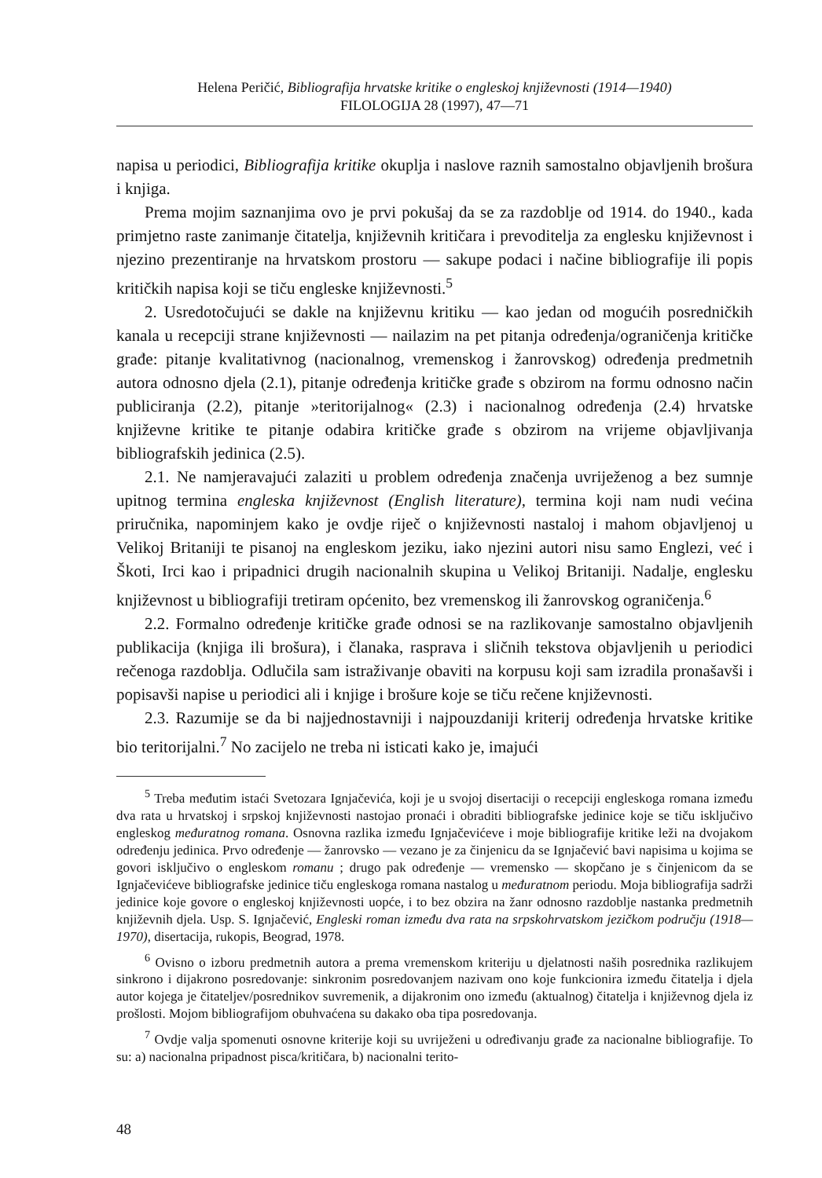Helena Peričić, Bibliografija hrvatske kritike o engleskoj književnosti (1914—1940)
FILOLOGIJA 28 (1997), 47—71
napisa u periodici, Bibliografija kritike okuplja i naslove raznih samostalno objavljenih brošura i knjiga.
Prema mojim saznanjima ovo je prvi pokušaj da se za razdoblje od 1914. do 1940., kada primjetno raste zanimanje čitatelja, književnih kritičara i prevoditelja za englesku književnost i njezino prezentiranje na hrvatskom prostoru — sakupe podaci i načine bibliografije ili popis kritičkih napisa koji se tiču engleske književnosti.<sup>5</sup>
2. Usredotočujući se dakle na književnu kritiku — kao jedan od mogućih posredničkih kanala u recepciji strane književnosti — nailazim na pet pitanja određenja/ograničenja kritičke građe: pitanje kvalitativnog (nacionalnog, vremenskog i žanrovskog) određenja predmetnih autora odnosno djela (2.1), pitanje određenja kritičke građe s obzirom na formu odnosno način publiciranja (2.2), pitanje »teritorijalnog« (2.3) i nacionalnog određenja (2.4) hrvatske književne kritike te pitanje odabira kritičke građe s obzirom na vrijeme objavljivanja bibliografskih jedinica (2.5).
2.1. Ne namjeravajući zalaziti u problem određenja značenja uvriježenog a bez sumnje upitnog termina engleska književnost (English literature), termina koji nam nudi većina priručnika, napominjem kako je ovdje riječ o književnosti nastaloj i mahom objavljenoj u Velikoj Britaniji te pisanoj na engleskom jeziku, iako njezini autori nisu samo Englezi, već i Škoti, Irci kao i pripadnici drugih nacionalnih skupina u Velikoj Britaniji. Nadalje, englesku književnost u bibliografiji tretiram općenito, bez vremenskog ili žanrovskog ograničenja.<sup>6</sup>
2.2. Formalno određenje kritičke građe odnosi se na razlikovanje samostalno objavljenih publikacija (knjiga ili brošura), i članaka, rasprava i sličnih tekstova objavljenih u periodici rečenoga razdoblja. Odlučila sam istraživanje obaviti na korpusu koji sam izradila pronašavši i popisavši napise u periodici ali i knjige i brošure koje se tiču rečene književnosti.
2.3. Razumije se da bi najjednostavniji i najpouzdaniji kriterij određenja hrvatske kritike bio teritorijalni.<sup>7</sup> No zacijelo ne treba ni isticati kako je, imajući
<sup>5</sup> Treba međutim istaći Svetozara Ignjačevića, koji je u svojoj disertaciji o recepciji engleskoga romana između dva rata u hrvatskoj i srpskoj književnosti nastojao pronaći i obraditi bibliografske jedinice koje se tiču isključivo engleskog međuratnog romana. Osnovna razlika između Ignjačevićeve i moje bibliografije kritike leži na dvojakom određenju jedinica. Prvo određenje — žanrovsko — vezano je za činjenicu da se Ignjačević bavi napisima u kojima se govori isključivo o engleskom romanu ; drugo pak određenje — vremensko — skopčano je s činjenicom da se Ignjačevićeve bibliografske jedinice tiču engleskoga romana nastalog u međuratnom periodu. Moja bibliografija sadrži jedinice koje govore o engleskoj književnosti uopće, i to bez obzira na žanr odnosno razdoblje nastanka predmetnih književnih djela. Usp. S. Ignjačević, Engleski roman između dva rata na srpskohrvatskom jezičkom području (1918—1970), disertacija, rukopis, Beograd, 1978.
<sup>6</sup> Ovisno o izboru predmetnih autora a prema vremenskom kriteriju u djelatnosti naših posrednika razlikujem sinkrono i dijakrono posredovanje: sinkronim posredovanjem nazivam ono koje funkcionira između čitatelja i djela autor kojega je čitateljev/posrednikov suvremenik, a dijakronim ono između (aktualnog) čitatelja i književnog djela iz prošlosti. Mojom bibliografijom obuhvaćena su dakako oba tipa posredovanja.
<sup>7</sup> Ovdje valja spomenuti osnovne kriterije koji su uvriježeni u određivanju građe za nacionalne bibliografije. To su: a) nacionalna pripadnost pisca/kritičara, b) nacionalni terito-
48